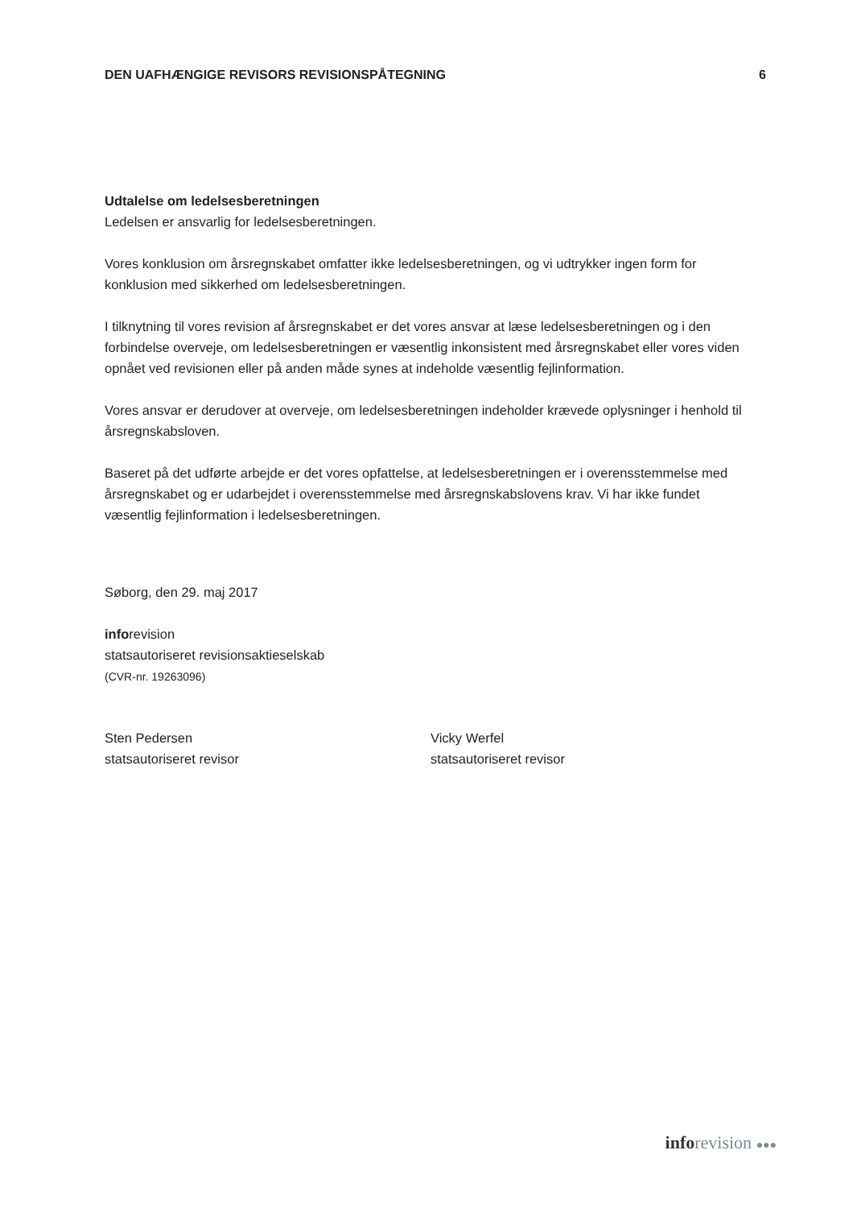DEN UAFHÆNGIGE REVISORS REVISIONSPÅTEGNING 6
Udtalelse om ledelsesberetningen
Ledelsen er ansvarlig for ledelsesberetningen.
Vores konklusion om årsregnskabet omfatter ikke ledelsesberetningen, og vi udtrykker ingen form for konklusion med sikkerhed om ledelsesberetningen.
I tilknytning til vores revision af årsregnskabet er det vores ansvar at læse ledelsesberetningen og i den forbindelse overveje, om ledelsesberetningen er væsentlig inkonsistent med årsregnskabet eller vores viden opnået ved revisionen eller på anden måde synes at indeholde væsentlig fejlinformation.
Vores ansvar er derudover at overveje, om ledelsesberetningen indeholder krævede oplysninger i henhold til årsregnskabsloven.
Baseret på det udførte arbejde er det vores opfattelse, at ledelsesberetningen er i overensstemmelse med årsregnskabet og er udarbejdet i overensstemmelse med årsregnskabslovens krav. Vi har ikke fundet væsentlig fejlinformation i ledelsesberetningen.
Søborg, den 29. maj 2017
inforevision
statsautoriseret revisionsaktieselskab
(CVR-nr. 19263096)
Sten Pedersen
statsautoriseret revisor
Vicky Werfel
statsautoriseret revisor
info revision ●●●